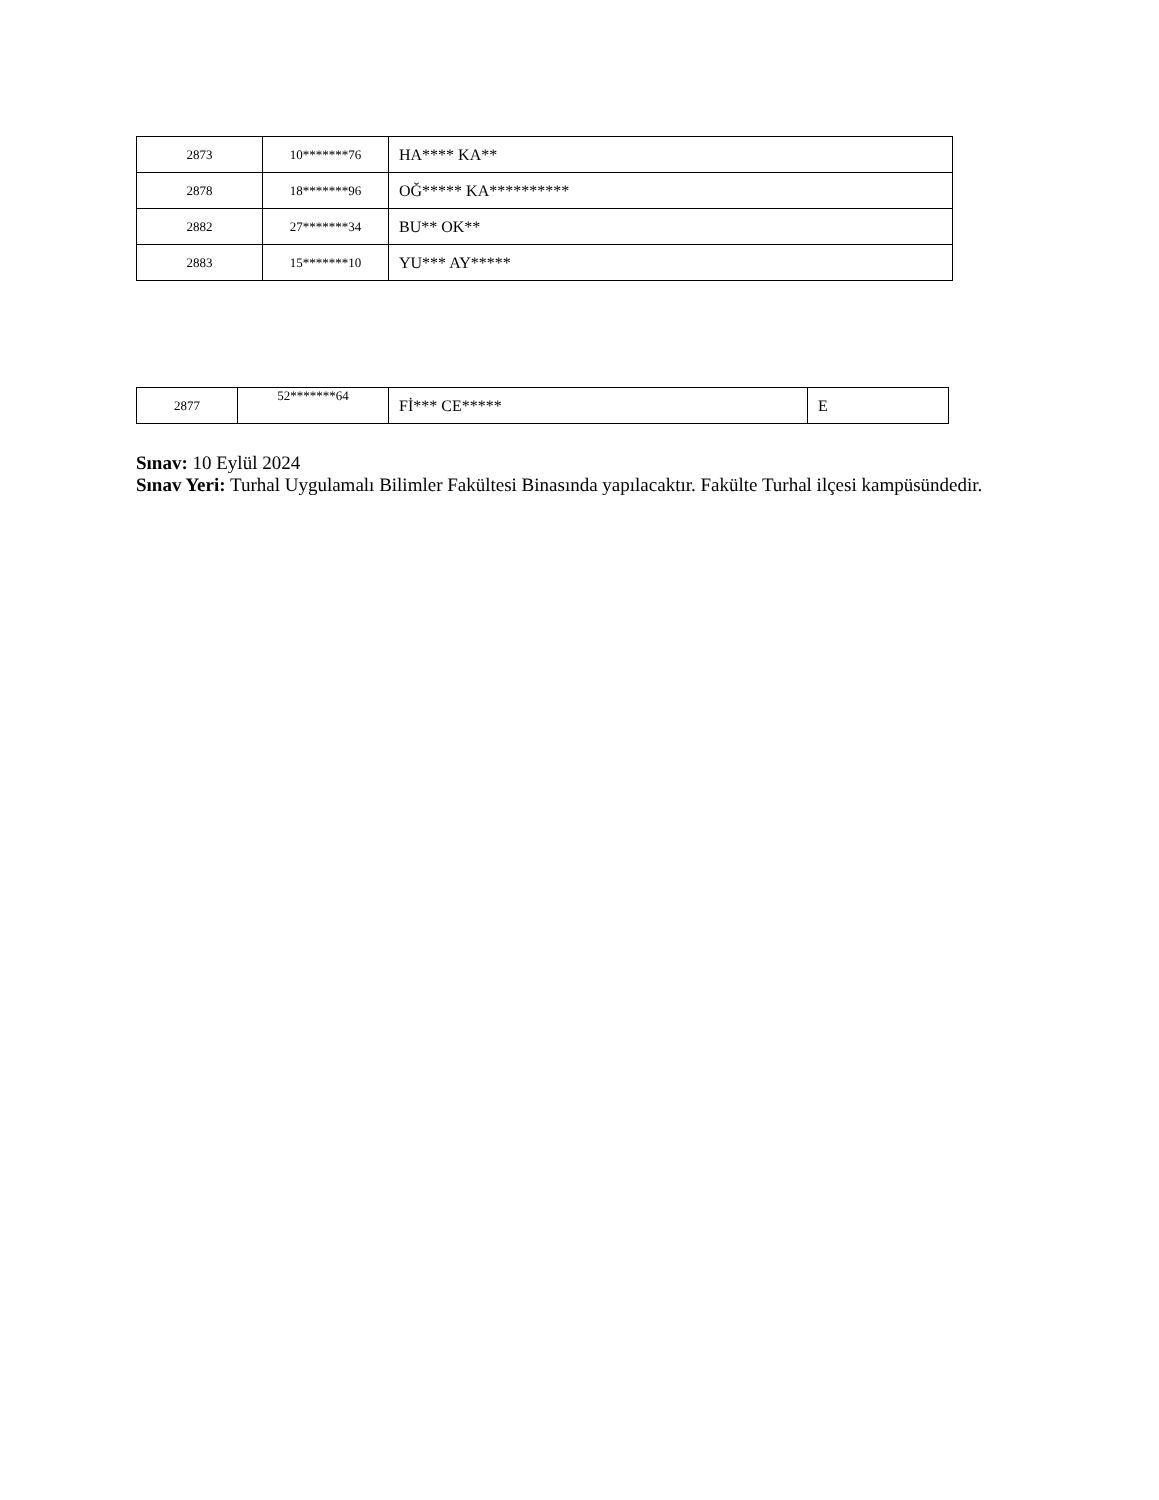| 2873 | 10*******76 | HA**** KA** |
| 2878 | 18*******96 | OĞ***** KA********** |
| 2882 | 27*******34 | BU** OK** |
| 2883 | 15*******10 | YU*** AY***** |
| 2877 | 52*******64 | Fİ*** CE***** | E |
Sınav: 10 Eylül 2024
Sınav Yeri: Turhal Uygulamalı Bilimler Fakültesi Binasında yapılacaktır. Fakülte Turhal ilçesi kampüsündedir.